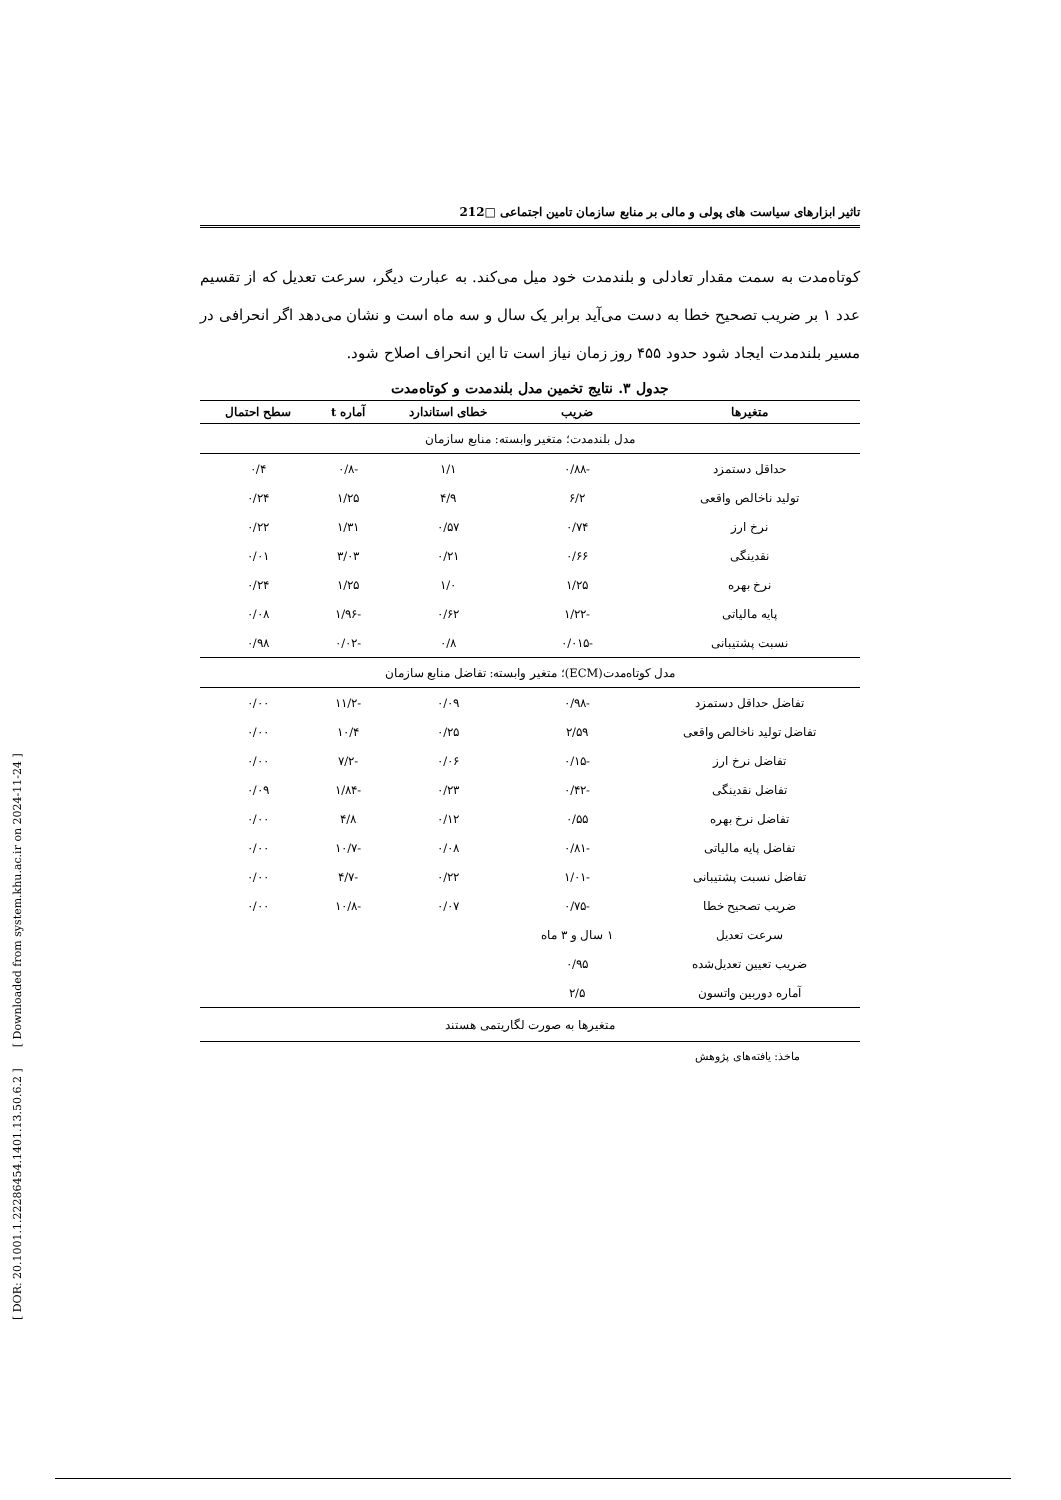[ DOR: 20.1001.1.22286454.1401.13.50.6.2 ] [ Downloaded from system.khu.ac.ir on 2024-11-24 ]
تاثیر ابزارهای سیاست های پولی و مالی بر منابع سازمان تامین اجتماعی □212
کوتاه‌مدت به سمت مقدار تعادلی و بلندمدت خود میل می‌کند. به عبارت دیگر، سرعت تعدیل که از تقسیم عدد ۱ بر ضریب تصحیح خطا به دست می‌آید برابر یک سال و سه ماه است و نشان می‌دهد اگر انحرافی در مسیر بلندمدت ایجاد شود حدود ۴۵۵ روز زمان نیاز است تا این انحراف اصلاح شود.
جدول ۳. نتایج تخمین مدل بلندمدت و کوتاه‌مدت
| متغیرها | ضریب | خطای استاندارد | آماره t | سطح احتمال |
| --- | --- | --- | --- | --- |
| مدل بلندمدت؛ متغیر وابسته: منابع سازمان | | | | |
| حداقل دستمزد | -۰/۸۸ | ۱/۱ | -۰/۸ | ۰/۴ |
| تولید ناخالص واقعی | ۶/۲ | ۴/۹ | ۱/۲۵ | ۰/۲۴ |
| نرخ ارز | ۰/۷۴ | ۰/۵۷ | ۱/۳۱ | ۰/۲۲ |
| نقدینگی | ۰/۶۶ | ۰/۲۱ | ۳/۰۳ | ۰/۰۱ |
| نرخ بهره | ۱/۲۵ | ۱/۰ | ۱/۲۵ | ۰/۲۴ |
| پایه مالیاتی | -۱/۲۲ | ۰/۶۲ | -۱/۹۶ | ۰/۰۸ |
| نسبت پشتیبانی | -۰/۰۱۵ | ۰/۸ | -۰/۰۲ | ۰/۹۸ |
| مدل کوتاه‌مدت(ECM)؛ متغیر وابسته: تفاضل منابع سازمان | | | | |
| تفاضل حداقل دستمزد | -۰/۹۸ | ۰/۰۹ | -۱۱/۲ | ۰/۰۰ |
| تفاضل تولید ناخالص واقعی | ۲/۵۹ | ۰/۲۵ | ۱۰/۴ | ۰/۰۰ |
| تفاضل نرخ ارز | -۰/۱۵ | ۰/۰۶ | -۷/۲ | ۰/۰۰ |
| تفاضل نقدینگی | -۰/۴۲ | ۰/۲۳ | -۱/۸۴ | ۰/۰۹ |
| تفاضل نرخ بهره | ۰/۵۵ | ۰/۱۲ | ۴/۸ | ۰/۰۰ |
| تفاضل پایه مالیاتی | -۰/۸۱ | ۰/۰۸ | -۱۰/۷ | ۰/۰۰ |
| تفاضل نسبت پشتیبانی | -۱/۰۱ | ۰/۲۲ | -۴/۷ | ۰/۰۰ |
| ضریب تصحیح خطا | -۰/۷۵ | ۰/۰۷ | -۱۰/۸ | ۰/۰۰ |
| سرعت تعدیل | ۱ سال و ۳ ماه | | | |
| ضریب تعیین تعدیل‌شده | ۰/۹۵ | | | |
| آماره دوربین واتسون | ۲/۵ | | | |
| متغیرها به صورت لگاریتمی هستند | | | | |
ماخذ: یافته‌های پژوهش